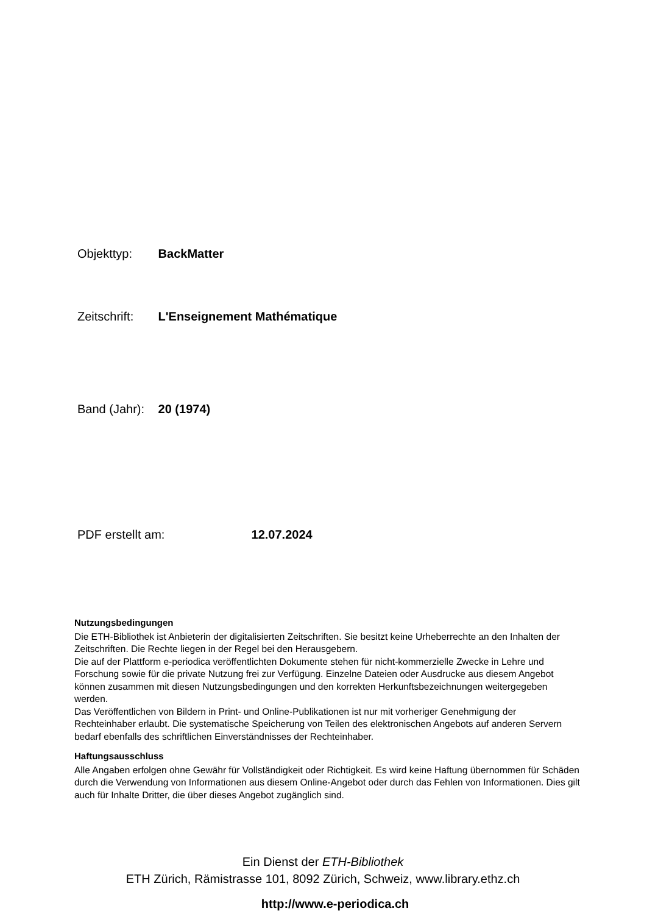Objekttyp: BackMatter
Zeitschrift: L'Enseignement Mathématique
Band (Jahr): 20 (1974)
PDF erstellt am: 12.07.2024
Nutzungsbedingungen
Die ETH-Bibliothek ist Anbieterin der digitalisierten Zeitschriften. Sie besitzt keine Urheberrechte an den Inhalten der Zeitschriften. Die Rechte liegen in der Regel bei den Herausgebern.
Die auf der Plattform e-periodica veröffentlichten Dokumente stehen für nicht-kommerzielle Zwecke in Lehre und Forschung sowie für die private Nutzung frei zur Verfügung. Einzelne Dateien oder Ausdrucke aus diesem Angebot können zusammen mit diesen Nutzungsbedingungen und den korrekten Herkunftsbezeichnungen weitergegeben werden.
Das Veröffentlichen von Bildern in Print- und Online-Publikationen ist nur mit vorheriger Genehmigung der Rechteinhaber erlaubt. Die systematische Speicherung von Teilen des elektronischen Angebots auf anderen Servern bedarf ebenfalls des schriftlichen Einverständnisses der Rechteinhaber.
Haftungsausschluss
Alle Angaben erfolgen ohne Gewähr für Vollständigkeit oder Richtigkeit. Es wird keine Haftung übernommen für Schäden durch die Verwendung von Informationen aus diesem Online-Angebot oder durch das Fehlen von Informationen. Dies gilt auch für Inhalte Dritter, die über dieses Angebot zugänglich sind.
Ein Dienst der ETH-Bibliothek
ETH Zürich, Rämistrasse 101, 8092 Zürich, Schweiz, www.library.ethz.ch
http://www.e-periodica.ch